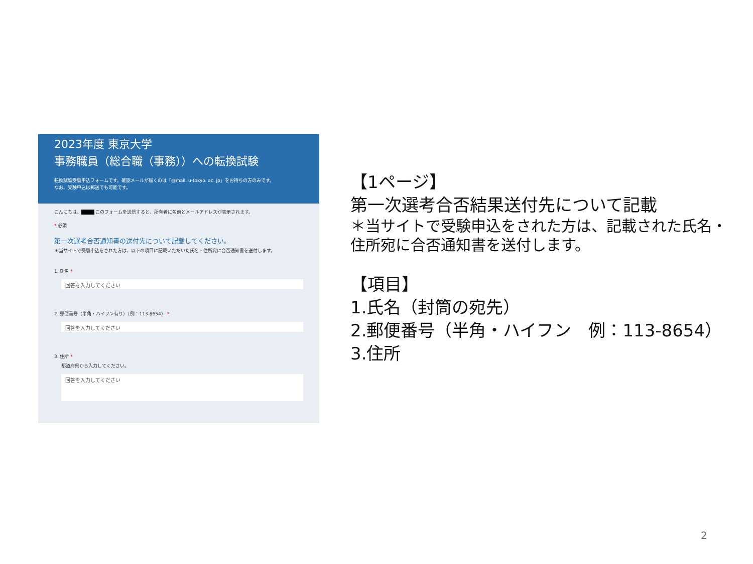2023年度 東京大学
事務職員（総合職（事務））への転換試験
転換試験受験申込フォームです。確認メールが届くのは「@mail. u-tokyo. ac. jp」をお持ちの方のみです。
なお、受験申込は郵送でも可能です。
こんにちは、■■■ このフォームを送信すると、所有者に名前とメールアドレスが表示されます。
* 必須
第一次選考合否通知書の送付先について記載してください。
＊当サイトで受験申込をされた方は、以下の項目に記載いただいた氏名・住所宛に合否通知書を送付します。
1. 氏名 *
回答を入力してください
2. 郵便番号（半角・ハイフン有り）（例：113-8654） *
回答を入力してください
3. 住所 *
都道府県から入力してください。
回答を入力してください
【1ページ】
第一次選考合否結果送付先について記載
＊当サイトで受験申込をされた方は、記載された氏名・
住所宛に合否通知書を送付します。
【項目】
1.氏名（封筒の宛先）
2.郵便番号（半角・ハイフン　例：113-8654）
3.住所
2